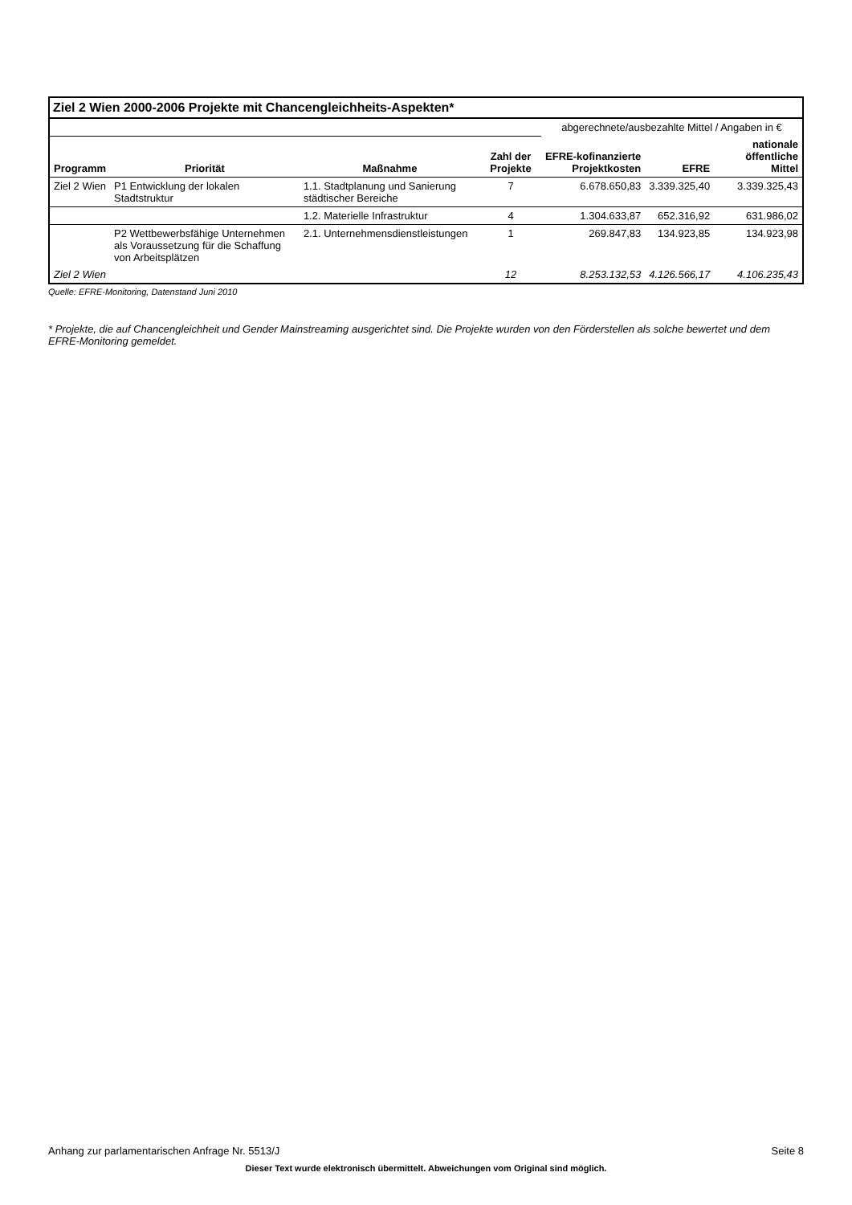Ziel 2 Wien 2000-2006 Projekte mit Chancengleichheits-Aspekten*
| | | | | abgerechnete/ausbezahlte Mittel / Angaben in € | | |
| --- | --- | --- | --- | --- | --- | --- |
| Programm | Priorität | Maßnahme | Zahl der Projekte | EFRE-kofinanzierte Projektkosten | EFRE | nationale öffentliche Mittel |
| Ziel 2 Wien | P1 Entwicklung der lokalen Stadtstruktur | 1.1. Stadtplanung und Sanierung städtischer Bereiche | 7 | 6.678.650,83 | 3.339.325,40 | 3.339.325,43 |
| | | 1.2. Materielle Infrastruktur | 4 | 1.304.633,87 | 652.316,92 | 631.986,02 |
| | P2 Wettbewerbsfähige Unternehmen als Voraussetzung für die Schaffung von Arbeitsplätzen | 2.1. Unternehmensdienstleistungen | 1 | 269.847,83 | 134.923,85 | 134.923,98 |
| Ziel 2 Wien | | | 12 | 8.253.132,53 | 4.126.566,17 | 4.106.235,43 |
Quelle: EFRE-Monitoring, Datenstand Juni 2010
* Projekte, die auf Chancengleichheit und Gender Mainstreaming ausgerichtet sind. Die Projekte wurden von den Förderstellen als solche bewertet und dem EFRE-Monitoring gemeldet.
Anhang zur parlamentarischen Anfrage Nr. 5513/J Seite 8
Dieser Text wurde elektronisch übermittelt. Abweichungen vom Original sind möglich.